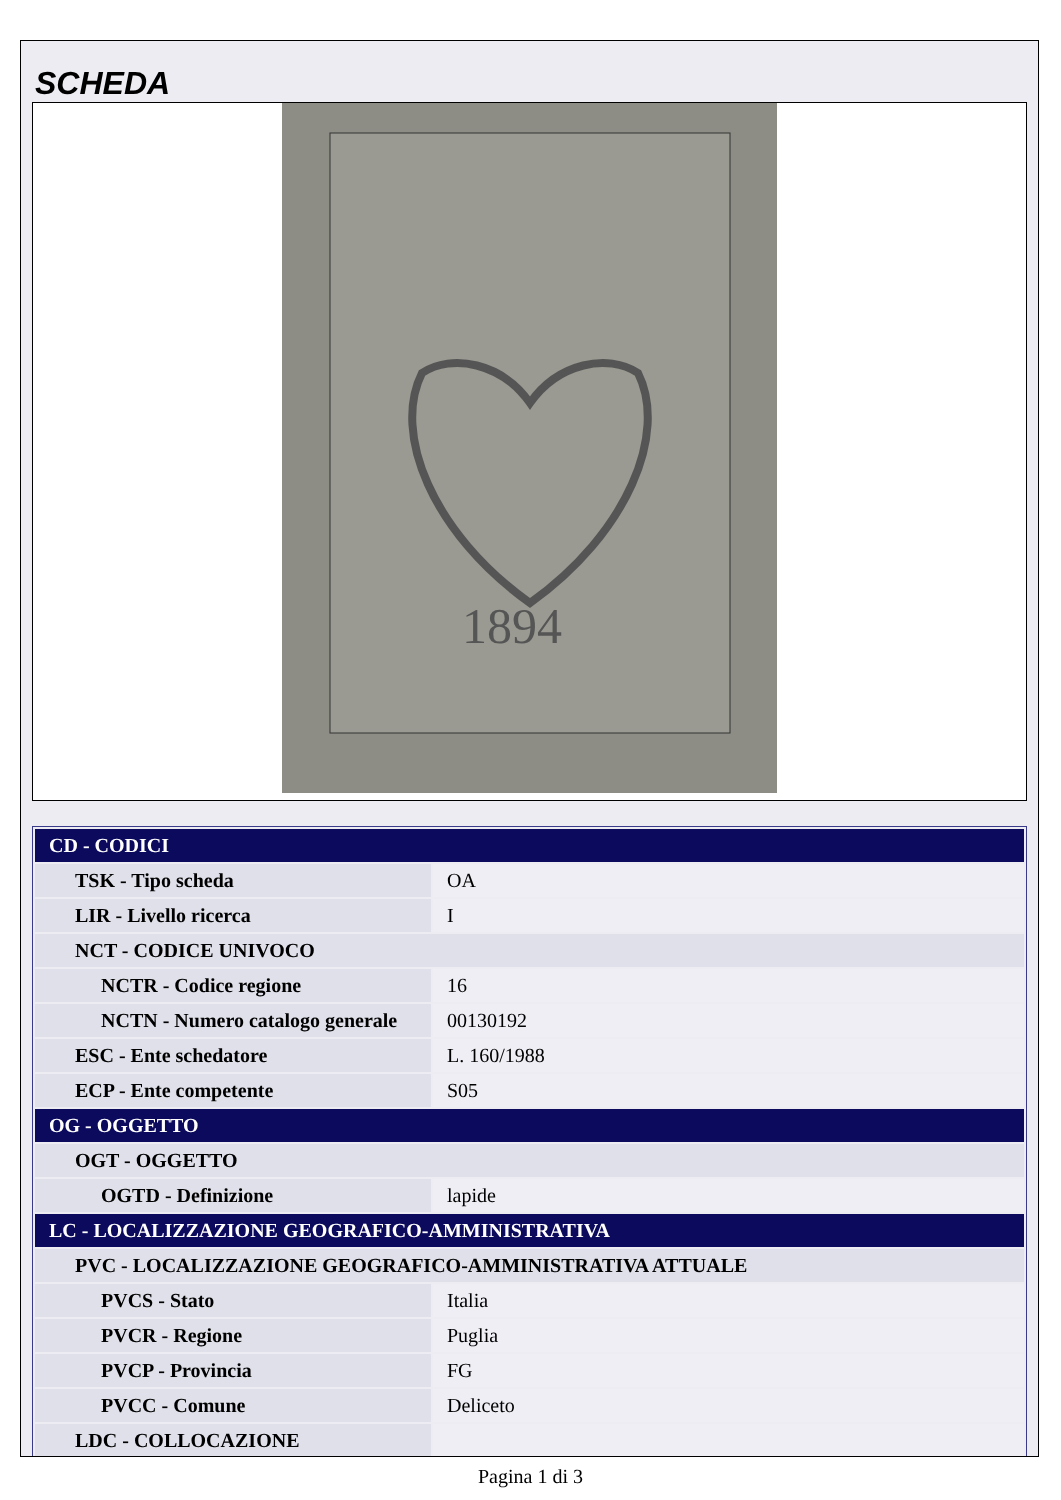SCHEDA
1894
| CD - CODICI | |
| TSK - Tipo scheda | OA |
| LIR - Livello ricerca | I |
| NCT - CODICE UNIVOCO | |
| NCTR - Codice regione | 16 |
| NCTN - Numero catalogo generale | 00130192 |
| ESC - Ente schedatore | L. 160/1988 |
| ECP - Ente competente | S05 |
| OG - OGGETTO | |
| OGT - OGGETTO | |
| OGTD - Definizione | lapide |
| LC - LOCALIZZAZIONE GEOGRAFICO-AMMINISTRATIVA | |
| PVC - LOCALIZZAZIONE GEOGRAFICO-AMMINISTRATIVA ATTUALE | |
| PVCS - Stato | Italia |
| PVCR - Regione | Puglia |
| PVCP - Provincia | FG |
| PVCC - Comune | Deliceto |
| LDC - COLLOCAZIONE | |
Pagina 1 di 3